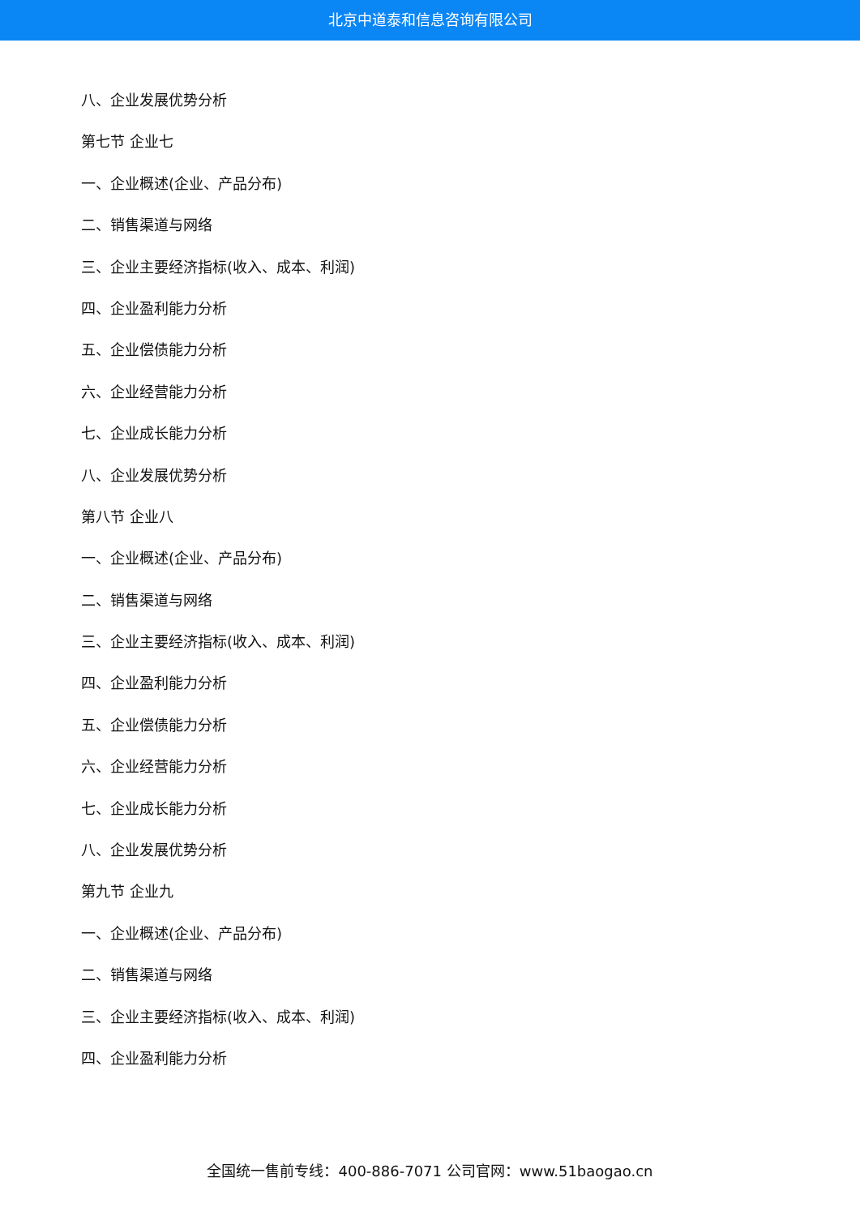北京中道泰和信息咨询有限公司
八、企业发展优势分析
第七节 企业七
一、企业概述(企业、产品分布)
二、销售渠道与网络
三、企业主要经济指标(收入、成本、利润)
四、企业盈利能力分析
五、企业偿债能力分析
六、企业经营能力分析
七、企业成长能力分析
八、企业发展优势分析
第八节 企业八
一、企业概述(企业、产品分布)
二、销售渠道与网络
三、企业主要经济指标(收入、成本、利润)
四、企业盈利能力分析
五、企业偿债能力分析
六、企业经营能力分析
七、企业成长能力分析
八、企业发展优势分析
第九节 企业九
一、企业概述(企业、产品分布)
二、销售渠道与网络
三、企业主要经济指标(收入、成本、利润)
四、企业盈利能力分析
全国统一售前专线：400-886-7071 公司官网：www.51baogao.cn